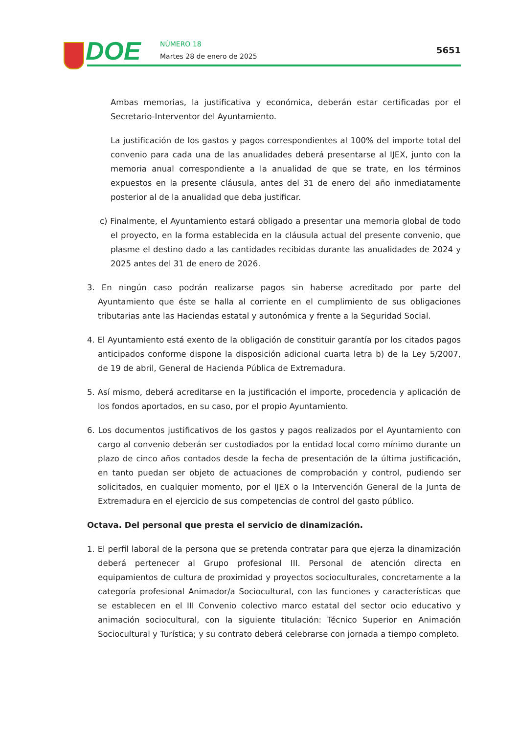DOE NÚMERO 18
Martes 28 de enero de 2025
5651
Ambas memorias, la justificativa y económica, deberán estar certificadas por el Secretario-Interventor del Ayuntamiento.
La justificación de los gastos y pagos correspondientes al 100% del importe total del convenio para cada una de las anualidades deberá presentarse al IJEX, junto con la memoria anual correspondiente a la anualidad de que se trate, en los términos expuestos en la presente cláusula, antes del 31 de enero del año inmediatamente posterior al de la anualidad que deba justificar.
c) Finalmente, el Ayuntamiento estará obligado a presentar una memoria global de todo el proyecto, en la forma establecida en la cláusula actual del presente convenio, que plasme el destino dado a las cantidades recibidas durante las anualidades de 2024 y 2025 antes del 31 de enero de 2026.
3. En ningún caso podrán realizarse pagos sin haberse acreditado por parte del Ayuntamiento que éste se halla al corriente en el cumplimiento de sus obligaciones tributarias ante las Haciendas estatal y autonómica y frente a la Seguridad Social.
4. El Ayuntamiento está exento de la obligación de constituir garantía por los citados pagos anticipados conforme dispone la disposición adicional cuarta letra b) de la Ley 5/2007, de 19 de abril, General de Hacienda Pública de Extremadura.
5. Así mismo, deberá acreditarse en la justificación el importe, procedencia y aplicación de los fondos aportados, en su caso, por el propio Ayuntamiento.
6. Los documentos justificativos de los gastos y pagos realizados por el Ayuntamiento con cargo al convenio deberán ser custodiados por la entidad local como mínimo durante un plazo de cinco años contados desde la fecha de presentación de la última justificación, en tanto puedan ser objeto de actuaciones de comprobación y control, pudiendo ser solicitados, en cualquier momento, por el IJEX o la Intervención General de la Junta de Extremadura en el ejercicio de sus competencias de control del gasto público.
Octava. Del personal que presta el servicio de dinamización.
1. El perfil laboral de la persona que se pretenda contratar para que ejerza la dinamización deberá pertenecer al Grupo profesional III. Personal de atención directa en equipamientos de cultura de proximidad y proyectos socioculturales, concretamente a la categoría profesional Animador/a Sociocultural, con las funciones y características que se establecen en el III Convenio colectivo marco estatal del sector ocio educativo y animación sociocultural, con la siguiente titulación: Técnico Superior en Animación Sociocultural y Turística; y su contrato deberá celebrarse con jornada a tiempo completo.